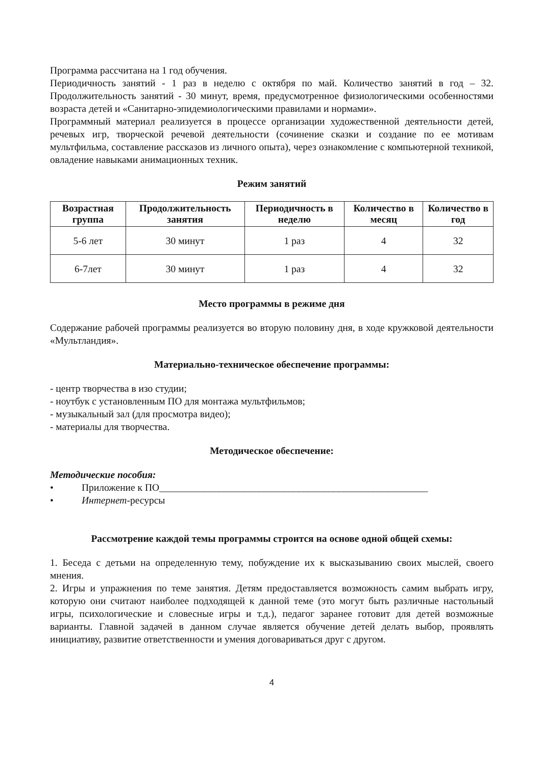Программа рассчитана на 1 год обучения.
Периодичность занятий - 1 раз в неделю с октября по май. Количество занятий в год – 32. Продолжительность занятий - 30 минут, время, предусмотренное физиологическими особенностями возраста детей и «Санитарно-эпидемиологическими правилами и нормами».
Программный материал реализуется в процессе организации художественной деятельности детей, речевых игр, творческой речевой деятельности (сочинение сказки и создание по ее мотивам мультфильма, составление рассказов из личного опыта), через ознакомление с компьютерной техникой, овладение навыками анимационных техник.
Режим занятий
| Возрастная группа | Продолжительность занятия | Периодичность в неделю | Количество в месяц | Количество в год |
| --- | --- | --- | --- | --- |
| 5-6 лет | 30 минут | 1 раз | 4 | 32 |
| 6-7лет | 30 минут | 1 раз | 4 | 32 |
Место программы в режиме дня
Содержание рабочей программы реализуется во вторую половину дня, в ходе кружковой деятельности «Мультландия».
Материально-техническое обеспечение программы:
- центр творчества в изо студии;
- ноутбук с установленным ПО для монтажа мультфильмов;
- музыкальный зал (для просмотра видео);
- материалы для творчества.
Методическое обеспечение:
Методические пособия:
• Приложение к ПО______________________________________________________
• Интернет-ресурсы
Рассмотрение каждой темы программы строится на основе одной общей схемы:
1. Беседа с детьми на определенную тему, побуждение их к высказыванию своих мыслей, своего мнения.
2. Игры и упражнения по теме занятия. Детям предоставляется возможность самим выбрать игру, которую они считают наиболее подходящей к данной теме (это могут быть различные настольный игры, психологические и словесные игры и т.д.), педагог заранее готовит для детей возможные варианты. Главной задачей в данном случае является обучение детей делать выбор, проявлять инициативу, развитие ответственности и умения договариваться друг с другом.
4